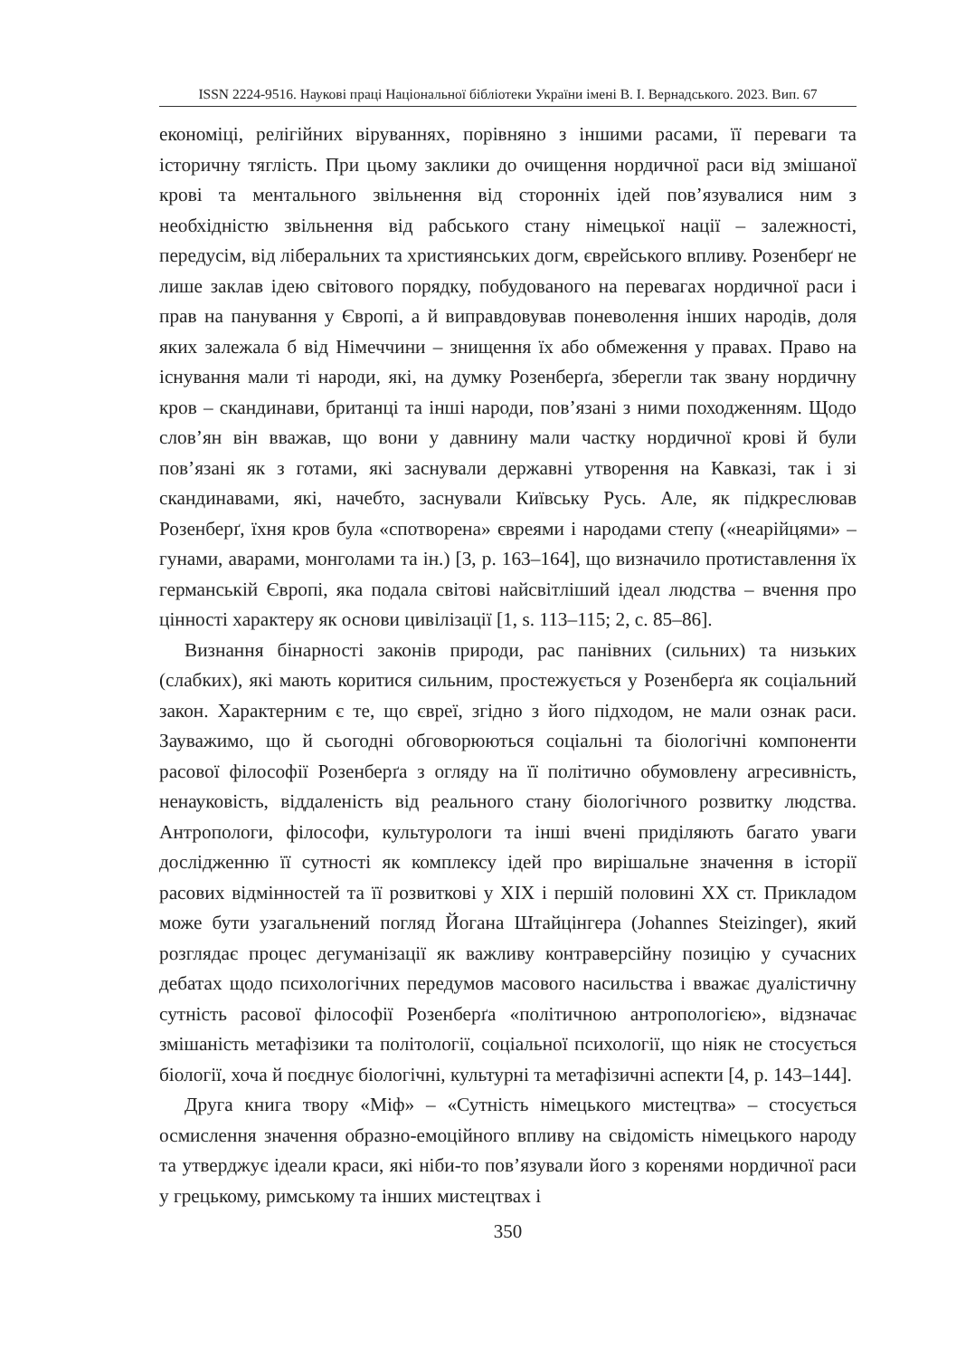ISSN 2224-9516. Наукові праці Національної бібліотеки України імені В. І. Вернадського. 2023. Вип. 67
економіці, релігійних віруваннях, порівняно з іншими расами, її переваги та історичну тяглість. При цьому заклики до очищення нордичної раси від змішаної крові та ментального звільнення від сторонніх ідей пов’язувалися ним з необхідністю звільнення від рабського стану німецької нації – залежності, передусім, від ліберальних та християнських догм, єврейського впливу. Розенберґ не лише заклав ідею світового порядку, побудованого на перевагах нордичної раси і прав на панування у Європі, а й виправдовував поневолення інших народів, доля яких залежала б від Німеччини – знищення їх або обмеження у правах. Право на існування мали ті народи, які, на думку Розенберґа, зберегли так звану нордичну кров – скандинави, британці та інші народи, пов’язані з ними походженням. Щодо слов’ян він вважав, що вони у давнину мали частку нордичної крові й були пов’язані як з готами, які заснували державні утворення на Кавказі, так і зі скандинавами, які, начебто, заснували Київську Русь. Але, як підкреслював Розенберґ, їхня кров була «спотворена» євреями і народами степу («неарійцями» – гунами, аварами, монголами та ін.) [3, p. 163–164], що визначило протиставлення їх германській Європі, яка подала світові найсвітліший ідеал людства – вчення про цінності характеру як основи цивілізації [1, s. 113–115; 2, с. 85–86].
Визнання бінарності законів природи, рас панівних (сильних) та низьких (слабких), які мають коритися сильним, простежується у Розенберґа як соціальний закон. Характерним є те, що євреї, згідно з його підходом, не мали ознак раси. Зауважимо, що й сьогодні обговорюються соціальні та біологічні компоненти расової філософії Розенберґа з огляду на її політично обумовлену агресивність, ненауковість, віддаленість від реального стану біологічного розвитку людства. Антропологи, філософи, культурологи та інші вчені приділяють багато уваги дослідженню її сутності як комплексу ідей про вирішальне значення в історії расових відмінностей та її розвиткові у XIX і першій половині XX ст. Прикладом може бути узагальнений погляд Йогана Штайцінгера (Johannes Steizinger), який розглядає процес дегуманізації як важливу контраверсійну позицію у сучасних дебатах щодо психологічних передумов масового насильства і вважає дуалістичну сутність расової філософії Розенберґа «політичною антропологією», відзначає змішаність метафізики та політології, соціальної психології, що ніяк не стосується біології, хоча й поєднує біологічні, культурні та метафізичні аспекти [4, p. 143–144].
Друга книга твору «Міф» – «Сутність німецького мистецтва» – стосується осмислення значення образно-емоційного впливу на свідомість німецького народу та утверджує ідеали краси, які ніби-то пов’язували його з коренями нордичної раси у грецькому, римському та інших мистецтвах і
350